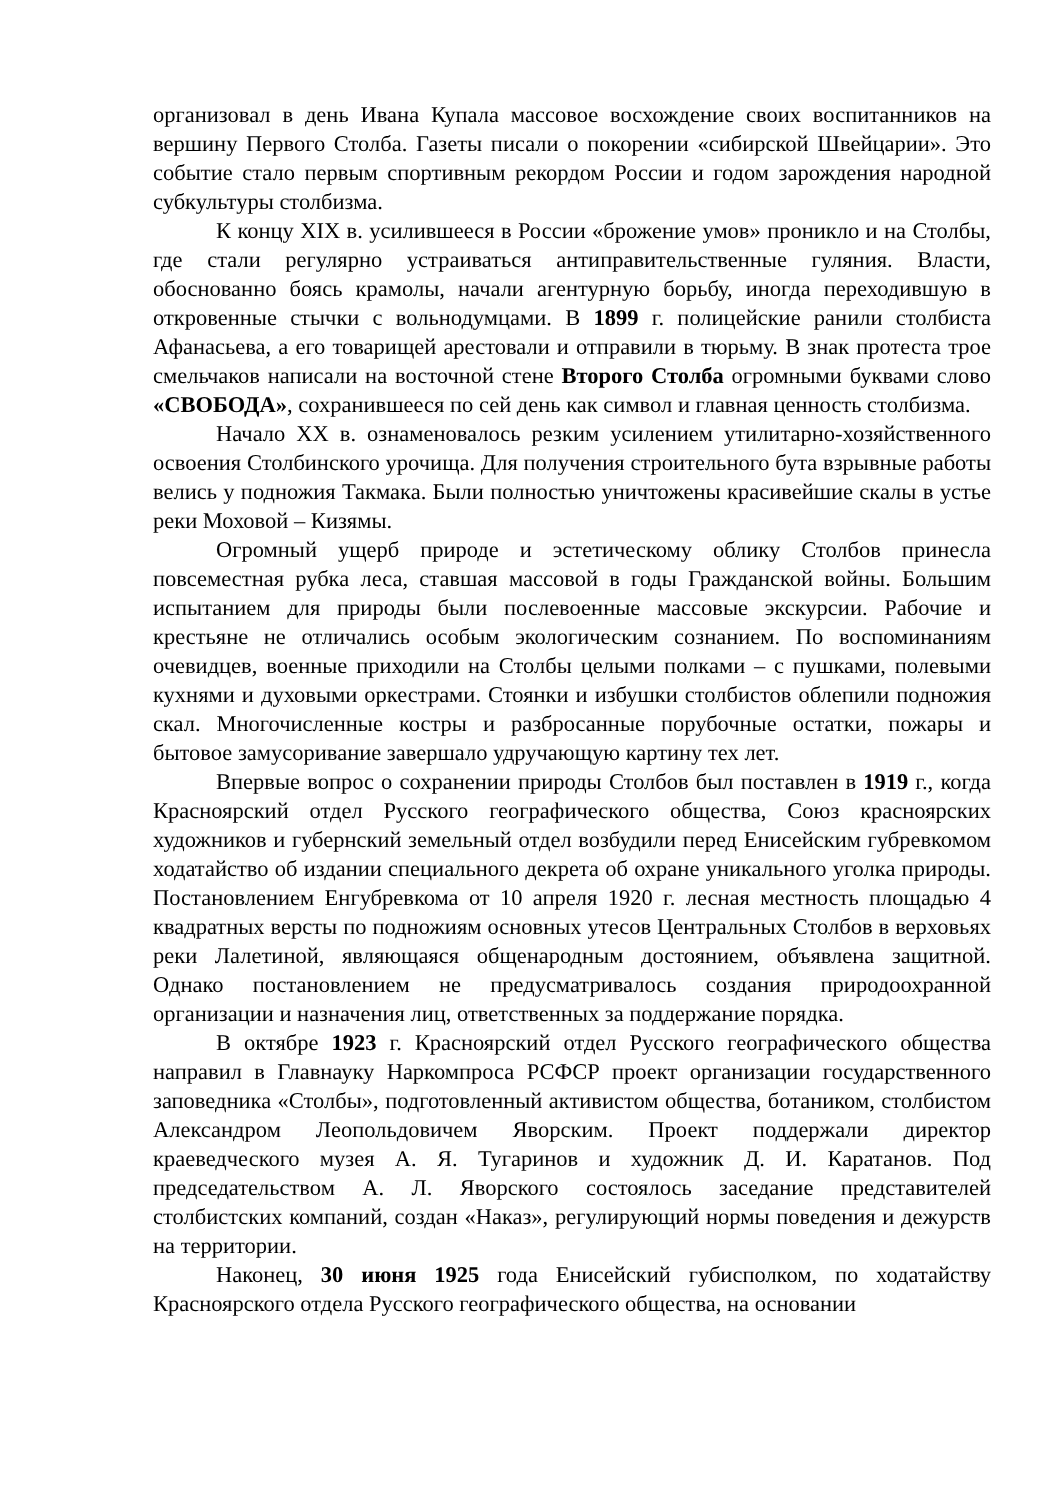организовал в день Ивана Купала массовое восхождение своих воспитанников на вершину Первого Столба. Газеты писали о покорении «сибирской Швейцарии». Это событие стало первым спортивным рекордом России и годом зарождения народной субкультуры столбизма.
К концу XIX в. усилившееся в России «брожение умов» проникло и на Столбы, где стали регулярно устраиваться антиправительственные гуляния. Власти, обоснованно боясь крамолы, начали агентурную борьбу, иногда переходившую в откровенные стычки с вольнодумцами. В 1899 г. полицейские ранили столбиста Афанасьева, а его товарищей арестовали и отправили в тюрьму. В знак протеста трое смельчаков написали на восточной стене Второго Столба огромными буквами слово «СВОБОДА», сохранившееся по сей день как символ и главная ценность столбизма.
Начало XX в. ознаменовалось резким усилением утилитарно-хозяйственного освоения Столбинского урочища. Для получения строительного бута взрывные работы велись у подножия Такмака. Были полностью уничтожены красивейшие скалы в устье реки Моховой – Кизямы.
Огромный ущерб природе и эстетическому облику Столбов принесла повсеместная рубка леса, ставшая массовой в годы Гражданской войны. Большим испытанием для природы были послевоенные массовые экскурсии. Рабочие и крестьяне не отличались особым экологическим сознанием. По воспоминаниям очевидцев, военные приходили на Столбы целыми полками – с пушками, полевыми кухнями и духовыми оркестрами. Стоянки и избушки столбистов облепили подножия скал. Многочисленные костры и разбросанные порубочные остатки, пожары и бытовое замусоривание завершало удручающую картину тех лет.
Впервые вопрос о сохранении природы Столбов был поставлен в 1919 г., когда Красноярский отдел Русского географического общества, Союз красноярских художников и губернский земельный отдел возбудили перед Енисейским губревкомом ходатайство об издании специального декрета об охране уникального уголка природы. Постановлением Енгубревкома от 10 апреля 1920 г. лесная местность площадью 4 квадратных версты по подножиям основных утесов Центральных Столбов в верховьях реки Лалетиной, являющаяся общенародным достоянием, объявлена защитной. Однако постановлением не предусматривалось создания природоохранной организации и назначения лиц, ответственных за поддержание порядка.
В октябре 1923 г. Красноярский отдел Русского географического общества направил в Главнауку Наркомпроса РСФСР проект организации государственного заповедника «Столбы», подготовленный активистом общества, ботаником, столбистом Александром Леопольдовичем Яворским. Проект поддержали директор краеведческого музея А. Я. Тугаринов и художник Д. И. Каратанов. Под председательством А. Л. Яворского состоялось заседание представителей столбистских компаний, создан «Наказ», регулирующий нормы поведения и дежурств на территории.
Наконец, 30 июня 1925 года Енисейский губисполком, по ходатайству Красноярского отдела Русского географического общества, на основании